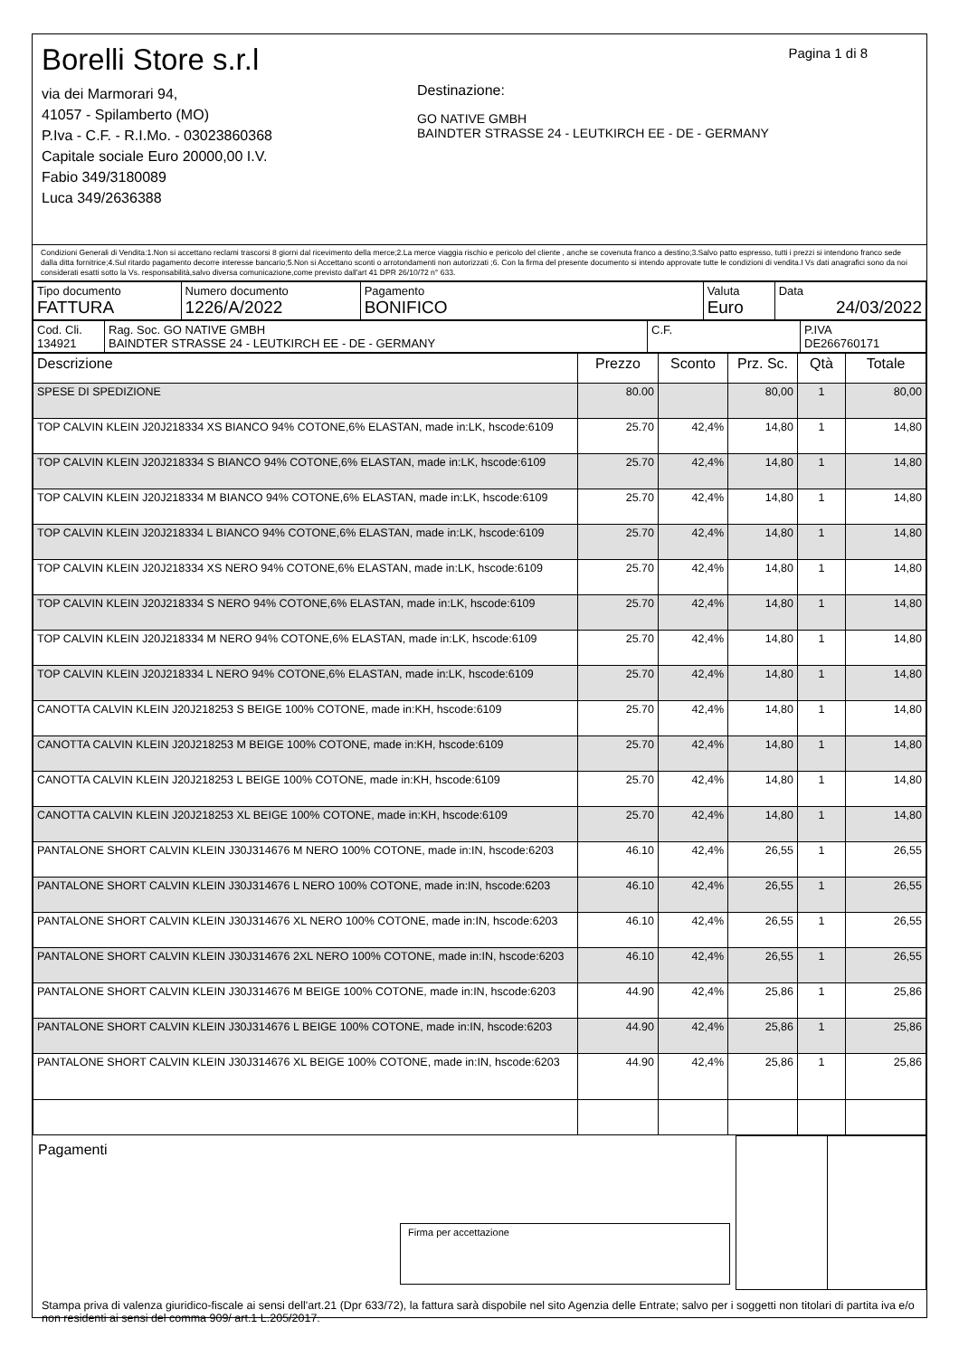Pagina 1 di 8
Borelli Store s.r.l
via dei Marmorari 94,
41057 - Spilamberto (MO)
P.Iva - C.F. - R.I.Mo. - 03023860368
Capitale sociale Euro 20000,00 I.V.
Fabio 349/3180089
Luca 349/2636388
Destinazione:
GO NATIVE GMBH
BAINDTER STRASSE 24 - LEUTKIRCH EE - DE - GERMANY
Condizioni Generali di Vendita:1.Non si accettano reclami trascorsi 8 giorni dal ricevimento della merce;2.La merce viaggia rischio e pericolo del cliente , anche se covenuta franco a destino;3.Salvo patto espresso, tutti i prezzi si intendono franco sede dalla ditta fornitrice;4.Sul ritardo pagamento decorre interesse bancario;5.Non si Accettano sconti o arrotondamenti non autorizzati ;6. Con la firma del presente documento si intendo approvate tutte le condizioni di vendita.I Vs dati anagrafici sono da noi considerati esatti sotto la Vs. responsabilità,salvo diversa comunicazione,come previsto dall'art 41 DPR 26/10/72 n° 633.
| Tipo documento FATTURA | Numero documento 1226/A/2022 | Pagamento BONIFICO | Valuta Euro | Data 24/03/2022 |
| Cod. Cli. 134921 | Rag. Soc. GO NATIVE GMBH BAINDTER STRASSE 24 - LEUTKIRCH EE - DE - GERMANY | C.F. | P.IVA DE266760171 |
| Descrizione | Prezzo | Sconto | Prz. Sc. | Qtà | Totale |
| --- | --- | --- | --- | --- | --- |
| SPESE DI SPEDIZIONE | 80.00 | | 80,00 | 1 | 80,00 |
| TOP CALVIN KLEIN J20J218334 XS BIANCO 94% COTONE,6% ELASTAN, made in:LK, hscode:6109 | 25.70 | 42,4% | 14,80 | 1 | 14,80 |
| TOP CALVIN KLEIN J20J218334 S BIANCO 94% COTONE,6% ELASTAN, made in:LK, hscode:6109 | 25.70 | 42,4% | 14,80 | 1 | 14,80 |
| TOP CALVIN KLEIN J20J218334 M BIANCO 94% COTONE,6% ELASTAN, made in:LK, hscode:6109 | 25.70 | 42,4% | 14,80 | 1 | 14,80 |
| TOP CALVIN KLEIN J20J218334 L BIANCO 94% COTONE,6% ELASTAN, made in:LK, hscode:6109 | 25.70 | 42,4% | 14,80 | 1 | 14,80 |
| TOP CALVIN KLEIN J20J218334 XS NERO 94% COTONE,6% ELASTAN, made in:LK, hscode:6109 | 25.70 | 42,4% | 14,80 | 1 | 14,80 |
| TOP CALVIN KLEIN J20J218334 S NERO 94% COTONE,6% ELASTAN, made in:LK, hscode:6109 | 25.70 | 42,4% | 14,80 | 1 | 14,80 |
| TOP CALVIN KLEIN J20J218334 M NERO 94% COTONE,6% ELASTAN, made in:LK, hscode:6109 | 25.70 | 42,4% | 14,80 | 1 | 14,80 |
| TOP CALVIN KLEIN J20J218334 L NERO 94% COTONE,6% ELASTAN, made in:LK, hscode:6109 | 25.70 | 42,4% | 14,80 | 1 | 14,80 |
| CANOTTA CALVIN KLEIN J20J218253 S BEIGE 100% COTONE, made in:KH, hscode:6109 | 25.70 | 42,4% | 14,80 | 1 | 14,80 |
| CANOTTA CALVIN KLEIN J20J218253 M BEIGE 100% COTONE, made in:KH, hscode:6109 | 25.70 | 42,4% | 14,80 | 1 | 14,80 |
| CANOTTA CALVIN KLEIN J20J218253 L BEIGE 100% COTONE, made in:KH, hscode:6109 | 25.70 | 42,4% | 14,80 | 1 | 14,80 |
| CANOTTA CALVIN KLEIN J20J218253 XL BEIGE 100% COTONE, made in:KH, hscode:6109 | 25.70 | 42,4% | 14,80 | 1 | 14,80 |
| PANTALONE SHORT CALVIN KLEIN J30J314676 M NERO 100% COTONE, made in:IN, hscode:6203 | 46.10 | 42,4% | 26,55 | 1 | 26,55 |
| PANTALONE SHORT CALVIN KLEIN J30J314676 L NERO 100% COTONE, made in:IN, hscode:6203 | 46.10 | 42,4% | 26,55 | 1 | 26,55 |
| PANTALONE SHORT CALVIN KLEIN J30J314676 XL NERO 100% COTONE, made in:IN, hscode:6203 | 46.10 | 42,4% | 26,55 | 1 | 26,55 |
| PANTALONE SHORT CALVIN KLEIN J30J314676 2XL NERO 100% COTONE, made in:IN, hscode:6203 | 46.10 | 42,4% | 26,55 | 1 | 26,55 |
| PANTALONE SHORT CALVIN KLEIN J30J314676 M BEIGE 100% COTONE, made in:IN, hscode:6203 | 44.90 | 42,4% | 25,86 | 1 | 25,86 |
| PANTALONE SHORT CALVIN KLEIN J30J314676 L BEIGE 100% COTONE, made in:IN, hscode:6203 | 44.90 | 42,4% | 25,86 | 1 | 25,86 |
| PANTALONE SHORT CALVIN KLEIN J30J314676 XL BEIGE 100% COTONE, made in:IN, hscode:6203 | 44.90 | 42,4% | 25,86 | 1 | 25,86 |
| Pagamenti Firma per accettazione | | |
Stampa priva di valenza giuridico-fiscale ai sensi dell'art.21 (Dpr 633/72), la fattura sarà dispobile nel sito Agenzia delle Entrate; salvo per i soggetti non titolari di partita iva e/o non residenti ai sensi del comma 909/ art.1 L.205/2017.